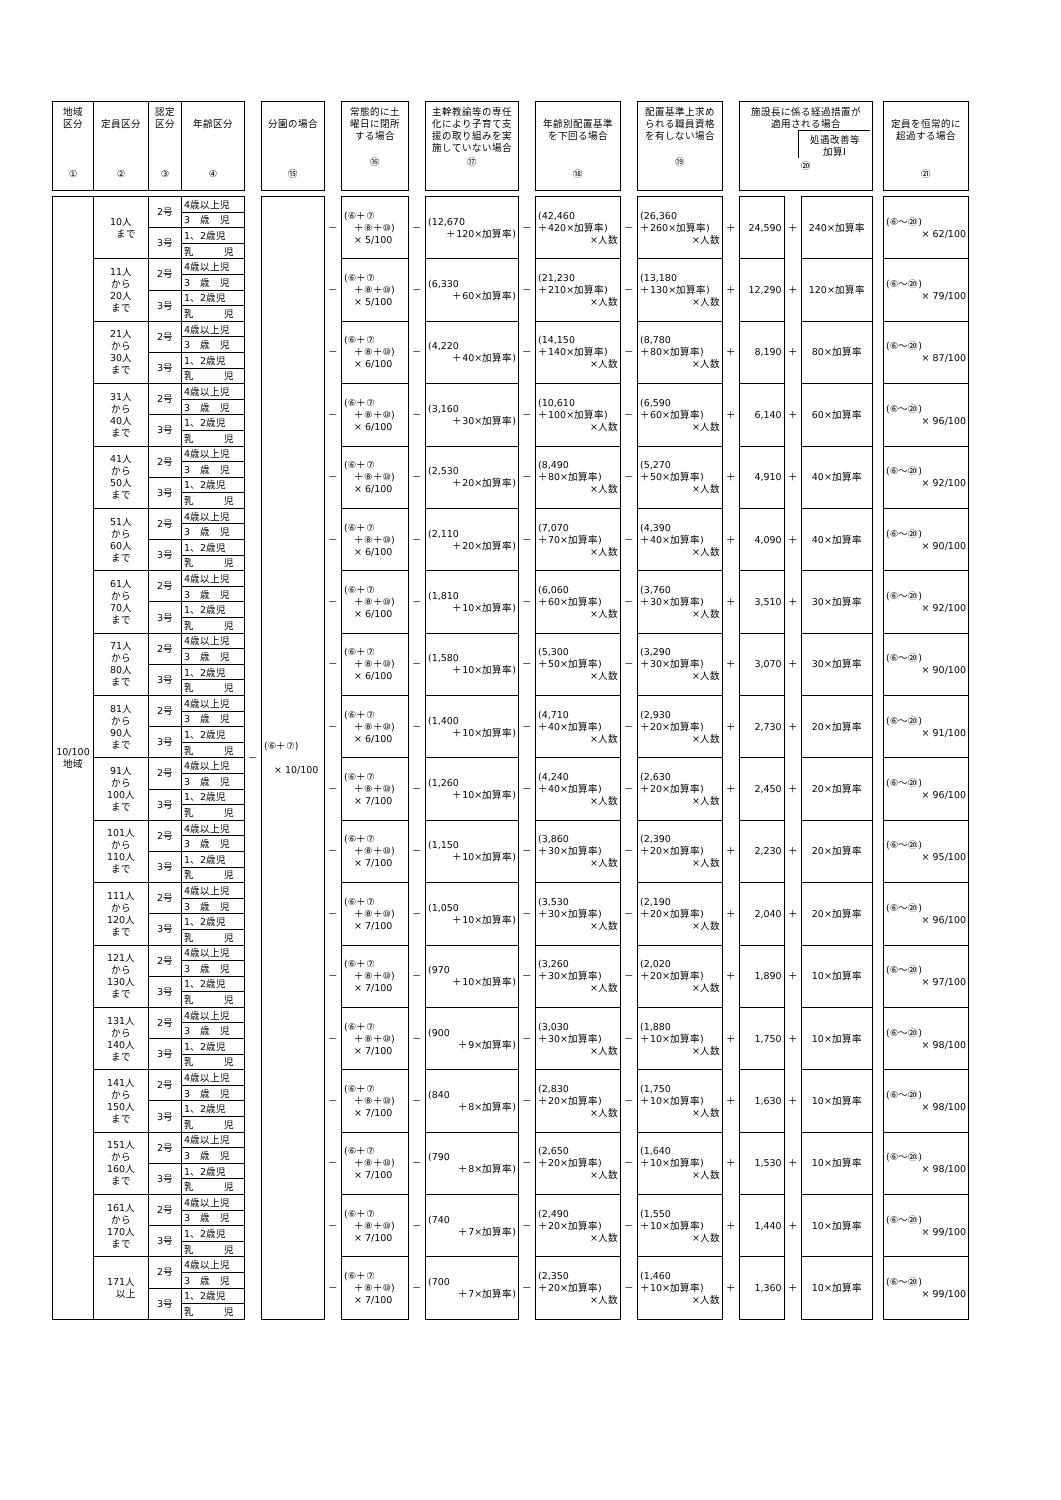| 地域 区分 ① | 定員区分 ② | 認定 区分 ③ | 年齢区分 ④ | | 分園の場合 ⑮ | | 常態的に土 曜日に閉所 する場合 ⑯ | | 主幹教諭等の専任 化により子育て支 援の取り組みを実 施していない場合 ⑰ | | 年齢別配置基準 を下回る場合 ⑱ | | 配置基準上求め られる職員資格 を有しない場合 ⑲ | | 施設長に係る経過措置が 適用される場合 処遇改善等 加算Ⅰ ⑳ | | | | 定員を恒常的に 超過する場合 ㉑ |
| 10/100 地域 | 10人 まで | 2号 | 4歳以上児 | － | (⑥＋⑦) × 10/100 | － | (⑥＋⑦ ＋⑧＋⑩) × 5/100 | － | (12,670 ＋120×加算率) | － | (42,460 ＋420×加算率) ×人数 | － | (26,360 ＋260×加算率) ×人数 | ＋ | 24,590 | ＋ | 240×加算率 | | (⑥～⑳) × 62/100 |
| | | | 3 歳 児 | | | | | | | | | | | | | | | | |
| | | 3号 | 1、2歳児 | | | | | | | | | | | | | | | | |
| | | | 乳 児 | | | | | | | | | | | | | | | | |
| | 11人 から 20人 まで | 2号 | 4歳以上児 | | | － | (⑥＋⑦ ＋⑧＋⑩) × 5/100 | － | (6,330 ＋60×加算率) | － | (21,230 ＋210×加算率) ×人数 | － | (13,180 ＋130×加算率) ×人数 | ＋ | 12,290 | ＋ | 120×加算率 | | (⑥～⑳) × 79/100 |
| | | | 3 歳 児 | | | | | | | | | | | | | | | | |
| | | 3号 | 1、2歳児 | | | | | | | | | | | | | | | | |
| | | | 乳 児 | | | | | | | | | | | | | | | | |
| | 21人 から 30人 まで | 2号 | 4歳以上児 | | | － | (⑥＋⑦ ＋⑧＋⑩) × 6/100 | － | (4,220 ＋40×加算率) | － | (14,150 ＋140×加算率) ×人数 | － | (8,780 ＋80×加算率) ×人数 | ＋ | 8,190 | ＋ | 80×加算率 | | (⑥～⑳) × 87/100 |
| | | | 3 歳 児 | | | | | | | | | | | | | | | | |
| | | 3号 | 1、2歳児 | | | | | | | | | | | | | | | | |
| | | | 乳 児 | | | | | | | | | | | | | | | | |
| | 31人 から 40人 まで | 2号 | 4歳以上児 | | | － | (⑥＋⑦ ＋⑧＋⑩) × 6/100 | － | (3,160 ＋30×加算率) | － | (10,610 ＋100×加算率) ×人数 | － | (6,590 ＋60×加算率) ×人数 | ＋ | 6,140 | ＋ | 60×加算率 | | (⑥～⑳) × 96/100 |
| | | | 3 歳 児 | | | | | | | | | | | | | | | | |
| | | 3号 | 1、2歳児 | | | | | | | | | | | | | | | | |
| | | | 乳 児 | | | | | | | | | | | | | | | | |
| | 41人 から 50人 まで | 2号 | 4歳以上児 | | | － | (⑥＋⑦ ＋⑧＋⑩) × 6/100 | － | (2,530 ＋20×加算率) | － | (8,490 ＋80×加算率) ×人数 | － | (5,270 ＋50×加算率) ×人数 | ＋ | 4,910 | ＋ | 40×加算率 | | (⑥～⑳) × 92/100 |
| | | | 3 歳 児 | | | | | | | | | | | | | | | | |
| | | 3号 | 1、2歳児 | | | | | | | | | | | | | | | | |
| | | | 乳 児 | | | | | | | | | | | | | | | | |
| | 51人 から 60人 まで | 2号 | 4歳以上児 | | | － | (⑥＋⑦ ＋⑧＋⑩) × 6/100 | － | (2,110 ＋20×加算率) | － | (7,070 ＋70×加算率) ×人数 | － | (4,390 ＋40×加算率) ×人数 | ＋ | 4,090 | ＋ | 40×加算率 | | (⑥～⑳) × 90/100 |
| | | | 3 歳 児 | | | | | | | | | | | | | | | | |
| | | 3号 | 1、2歳児 | | | | | | | | | | | | | | | | |
| | | | 乳 児 | | | | | | | | | | | | | | | | |
| | 61人 から 70人 まで | 2号 | 4歳以上児 | | | － | (⑥＋⑦ ＋⑧＋⑩) × 6/100 | － | (1,810 ＋10×加算率) | － | (6,060 ＋60×加算率) ×人数 | － | (3,760 ＋30×加算率) ×人数 | ＋ | 3,510 | ＋ | 30×加算率 | | (⑥～⑳) × 92/100 |
| | | | 3 歳 児 | | | | | | | | | | | | | | | | |
| | | 3号 | 1、2歳児 | | | | | | | | | | | | | | | | |
| | | | 乳 児 | | | | | | | | | | | | | | | | |
| | 71人 から 80人 まで | 2号 | 4歳以上児 | | | － | (⑥＋⑦ ＋⑧＋⑩) × 6/100 | － | (1,580 ＋10×加算率) | － | (5,300 ＋50×加算率) ×人数 | － | (3,290 ＋30×加算率) ×人数 | ＋ | 3,070 | ＋ | 30×加算率 | | (⑥～⑳) × 90/100 |
| | | | 3 歳 児 | | | | | | | | | | | | | | | | |
| | | 3号 | 1、2歳児 | | | | | | | | | | | | | | | | |
| | | | 乳 児 | | | | | | | | | | | | | | | | |
| | 81人 から 90人 まで | 2号 | 4歳以上児 | | | － | (⑥＋⑦ ＋⑧＋⑩) × 6/100 | － | (1,400 ＋10×加算率) | － | (4,710 ＋40×加算率) ×人数 | － | (2,930 ＋20×加算率) ×人数 | ＋ | 2,730 | ＋ | 20×加算率 | | (⑥～⑳) × 91/100 |
| | | | 3 歳 児 | | | | | | | | | | | | | | | | |
| | | 3号 | 1、2歳児 | | | | | | | | | | | | | | | | |
| | | | 乳 児 | | | | | | | | | | | | | | | | |
| | 91人 から 100人 まで | 2号 | 4歳以上児 | | | － | (⑥＋⑦ ＋⑧＋⑩) × 7/100 | － | (1,260 ＋10×加算率) | － | (4,240 ＋40×加算率) ×人数 | － | (2,630 ＋20×加算率) ×人数 | ＋ | 2,450 | ＋ | 20×加算率 | | (⑥～⑳) × 96/100 |
| | | | 3 歳 児 | | | | | | | | | | | | | | | | |
| | | 3号 | 1、2歳児 | | | | | | | | | | | | | | | | |
| | | | 乳 児 | | | | | | | | | | | | | | | | |
| | 101人 から 110人 まで | 2号 | 4歳以上児 | | | － | (⑥＋⑦ ＋⑧＋⑩) × 7/100 | － | (1,150 ＋10×加算率) | － | (3,860 ＋30×加算率) ×人数 | － | (2,390 ＋20×加算率) ×人数 | ＋ | 2,230 | ＋ | 20×加算率 | | (⑥～⑳) × 95/100 |
| | | | 3 歳 児 | | | | | | | | | | | | | | | | |
| | | 3号 | 1、2歳児 | | | | | | | | | | | | | | | | |
| | | | 乳 児 | | | | | | | | | | | | | | | | |
| | 111人 から 120人 まで | 2号 | 4歳以上児 | | | － | (⑥＋⑦ ＋⑧＋⑩) × 7/100 | － | (1,050 ＋10×加算率) | － | (3,530 ＋30×加算率) ×人数 | － | (2,190 ＋20×加算率) ×人数 | ＋ | 2,040 | ＋ | 20×加算率 | | (⑥～⑳) × 96/100 |
| | | | 3 歳 児 | | | | | | | | | | | | | | | | |
| | | 3号 | 1、2歳児 | | | | | | | | | | | | | | | | |
| | | | 乳 児 | | | | | | | | | | | | | | | | |
| | 121人 から 130人 まで | 2号 | 4歳以上児 | | | － | (⑥＋⑦ ＋⑧＋⑩) × 7/100 | － | (970 ＋10×加算率) | － | (3,260 ＋30×加算率) ×人数 | － | (2,020 ＋20×加算率) ×人数 | ＋ | 1,890 | ＋ | 10×加算率 | | (⑥～⑳) × 97/100 |
| | | | 3 歳 児 | | | | | | | | | | | | | | | | |
| | | 3号 | 1、2歳児 | | | | | | | | | | | | | | | | |
| | | | 乳 児 | | | | | | | | | | | | | | | | |
| | 131人 から 140人 まで | 2号 | 4歳以上児 | | | － | (⑥＋⑦ ＋⑧＋⑩) × 7/100 | － | (900 ＋9×加算率) | － | (3,030 ＋30×加算率) ×人数 | － | (1,880 ＋10×加算率) ×人数 | ＋ | 1,750 | ＋ | 10×加算率 | | (⑥～⑳) × 98/100 |
| | | | 3 歳 児 | | | | | | | | | | | | | | | | |
| | | 3号 | 1、2歳児 | | | | | | | | | | | | | | | | |
| | | | 乳 児 | | | | | | | | | | | | | | | | |
| | 141人 から 150人 まで | 2号 | 4歳以上児 | | | － | (⑥＋⑦ ＋⑧＋⑩) × 7/100 | － | (840 ＋8×加算率) | － | (2,830 ＋20×加算率) ×人数 | － | (1,750 ＋10×加算率) ×人数 | ＋ | 1,630 | ＋ | 10×加算率 | | (⑥～⑳) × 98/100 |
| | | | 3 歳 児 | | | | | | | | | | | | | | | | |
| | | 3号 | 1、2歳児 | | | | | | | | | | | | | | | | |
| | | | 乳 児 | | | | | | | | | | | | | | | | |
| | 151人 から 160人 まで | 2号 | 4歳以上児 | | | － | (⑥＋⑦ ＋⑧＋⑩) × 7/100 | － | (790 ＋8×加算率) | － | (2,650 ＋20×加算率) ×人数 | － | (1,640 ＋10×加算率) ×人数 | ＋ | 1,530 | ＋ | 10×加算率 | | (⑥～⑳) × 98/100 |
| | | | 3 歳 児 | | | | | | | | | | | | | | | | |
| | | 3号 | 1、2歳児 | | | | | | | | | | | | | | | | |
| | | | 乳 児 | | | | | | | | | | | | | | | | |
| | 161人 から 170人 まで | 2号 | 4歳以上児 | | | － | (⑥＋⑦ ＋⑧＋⑩) × 7/100 | － | (740 ＋7×加算率) | － | (2,490 ＋20×加算率) ×人数 | － | (1,550 ＋10×加算率) ×人数 | ＋ | 1,440 | ＋ | 10×加算率 | | (⑥～⑳) × 99/100 |
| | | | 3 歳 児 | | | | | | | | | | | | | | | | |
| | | 3号 | 1、2歳児 | | | | | | | | | | | | | | | | |
| | | | 乳 児 | | | | | | | | | | | | | | | | |
| | 171人 以上 | 2号 | 4歳以上児 | | | － | (⑥＋⑦ ＋⑧＋⑩) × 7/100 | － | (700 ＋7×加算率) | － | (2,350 ＋20×加算率) ×人数 | － | (1,460 ＋10×加算率) ×人数 | ＋ | 1,360 | ＋ | 10×加算率 | | (⑥～⑳) × 99/100 |
| | | | 3 歳 児 | | | | | | | | | | | | | | | | |
| | | 3号 | 1、2歳児 | | | | | | | | | | | | | | | | |
| | | | 乳 児 | | | | | | | | | | | | | | | | |